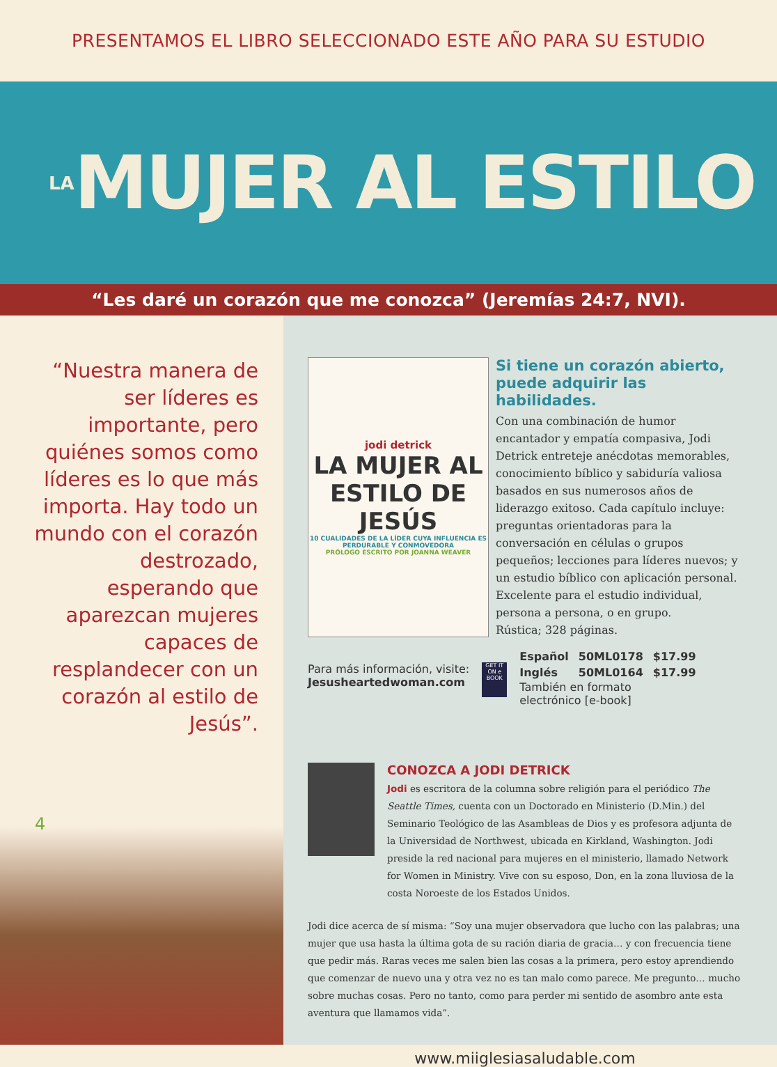PRESENTAMOS EL LIBRO SELECCIONADO ESTE AÑO PARA SU ESTUDIO
LA MUJER AL ESTILO
“Les daré un corazón que me conozca” (Jeremías 24:7, NVI).
“Nuestra manera de ser líderes es importante, pero quiénes somos como líderes es lo que más importa. Hay todo un mundo con el corazón destrozado, esperando que aparezcan mujeres capaces de resplandecer con un corazón al estilo de Jesús”.
4
jodi detrick
LA MUJER AL ESTILO DE JESÚS
10 CUALIDADES DE LA LÍDER CUYA INFLUENCIA ES PERDURABLE Y CONMOVEDORA
PRÓLOGO ESCRITO POR JOANNA WEAVER
Si tiene un corazón abierto, puede adquirir las habilidades.
Con una combinación de humor encantador y empatía compasiva, Jodi Detrick entreteje anécdotas memorables, conocimiento bíblico y sabiduría valiosa basados en sus numerosos años de liderazgo exitoso. Cada capítulo incluye: preguntas orientadoras para la conversación en células o grupos pequeños; lecciones para líderes nuevos; y un estudio bíblico con aplicación personal. Excelente para el estudio individual, persona a persona, o en grupo.
Rústica; 328 páginas.
Para más información, visite:
Jesusheartedwoman.com
GET IT ON e BOOK
| Español | 50ML0178 | $17.99 |
| Inglés | 50ML0164 | $17.99 |
También en formato
electrónico [e-book]
CONOZCA A JODI DETRICK
Jodi es escritora de la columna sobre religión para el periódico The Seattle Times, cuenta con un Doctorado en Ministerio (D.Min.) del Seminario Teológico de las Asambleas de Dios y es profesora adjunta de la Universidad de Northwest, ubicada en Kirkland, Washington. Jodi preside la red nacional para mujeres en el ministerio, llamado Network for Women in Ministry. Vive con su esposo, Don, en la zona lluviosa de la costa Noroeste de los Estados Unidos.
Jodi dice acerca de sí misma: “Soy una mujer observadora que lucho con las palabras; una mujer que usa hasta la última gota de su ración diaria de gracia… y con frecuencia tiene que pedir más. Raras veces me salen bien las cosas a la primera, pero estoy aprendiendo que comenzar de nuevo una y otra vez no es tan malo como parece. Me pregunto… mucho sobre muchas cosas. Pero no tanto, como para perder mi sentido de asombro ante esta aventura que llamamos vida”.
www.miiglesiasaludable.com